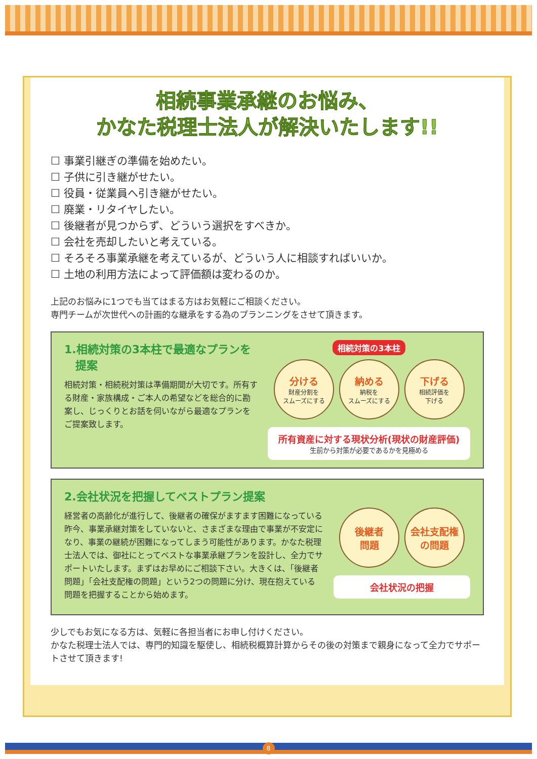相続事業承継のお悩み、
かなた税理士法人が解決いたします!!
☐ 事業引継ぎの準備を始めたい。
☐ 子供に引き継がせたい。
☐ 役員・従業員へ引き継がせたい。
☐ 廃業・リタイヤしたい。
☐ 後継者が見つからず、どういう選択をすべきか。
☐ 会社を売却したいと考えている。
☐ そろそろ事業承継を考えているが、どういう人に相談すればいいか。
☐ 土地の利用方法によって評価額は変わるのか。
上記のお悩みに1つでも当てはまる方はお気軽にご相談ください。
専門チームが次世代への計画的な継承をする為のプランニングをさせて頂きます。
1.相続対策の3本柱で最適なプランを
　提案
相続対策・相続税対策は準備期間が大切です。所有する財産・家族構成・ご本人の希望などを総合的に勘案し、じっくりとお話を伺いながら最適なプランをご提案致します。
相続対策の3本柱
分ける
財産分割を
スムーズにする
納める
納税を
スムーズにする
下げる
相続評価を
下げる
所有資産に対する現状分析(現状の財産評価)
生前から対策が必要であるかを見極める
2.会社状況を把握してベストプラン提案
経営者の高齢化が進行して、後継者の確保がますます困難になっている昨今、事業承継対策をしていないと、さまざまな理由で事業が不安定になり、事業の継続が困難になってしまう可能性があります。かなた税理士法人では、御社にとってベストな事業承継プランを設計し、全力でサポートいたします。まずはお早めにご相談下さい。大きくは、「後継者問題」「会社支配権の問題」という2つの問題に分け、現在抱えている問題を把握することから始めます。
後継者
問題
会社支配権
の問題
会社状況の把握
少しでもお気になる方は、気軽に各担当者にお申し付けください。
かなた税理士法人では、専門的知識を駆使し、相続税概算計算からその後の対策まで親身になって全力でサポートさせて頂きます!
8